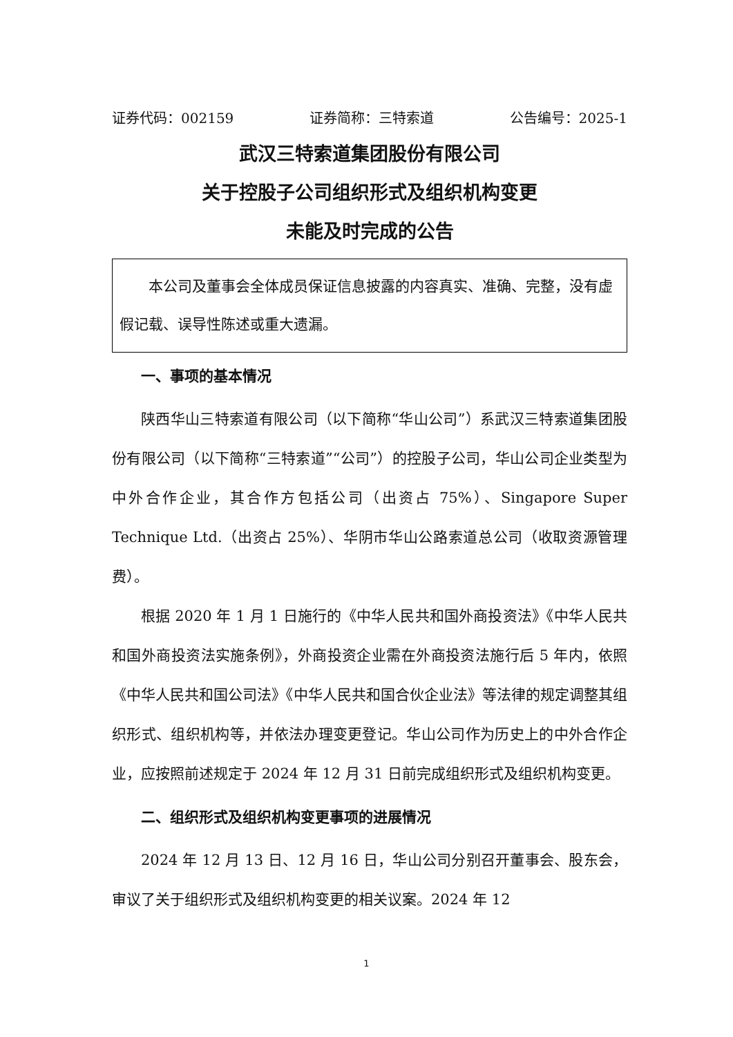证券代码：002159 证券简称：三特索道 公告编号：2025-1
武汉三特索道集团股份有限公司
关于控股子公司组织形式及组织机构变更
未能及时完成的公告
本公司及董事会全体成员保证信息披露的内容真实、准确、完整，没有虚假记载、误导性陈述或重大遗漏。
一、事项的基本情况
陕西华山三特索道有限公司（以下简称“华山公司”）系武汉三特索道集团股份有限公司（以下简称“三特索道”“公司”）的控股子公司，华山公司企业类型为中外合作企业，其合作方包括公司（出资占 75%）、Singapore Super Technique Ltd.（出资占 25%）、华阴市华山公路索道总公司（收取资源管理费）。
根据 2020 年 1 月 1 日施行的《中华人民共和国外商投资法》《中华人民共和国外商投资法实施条例》，外商投资企业需在外商投资法施行后 5 年内，依照《中华人民共和国公司法》《中华人民共和国合伙企业法》等法律的规定调整其组织形式、组织机构等，并依法办理变更登记。华山公司作为历史上的中外合作企业，应按照前述规定于 2024 年 12 月 31 日前完成组织形式及组织机构变更。
二、组织形式及组织机构变更事项的进展情况
2024 年 12 月 13 日、12 月 16 日，华山公司分别召开董事会、股东会，审议了关于组织形式及组织机构变更的相关议案。2024 年 12
1